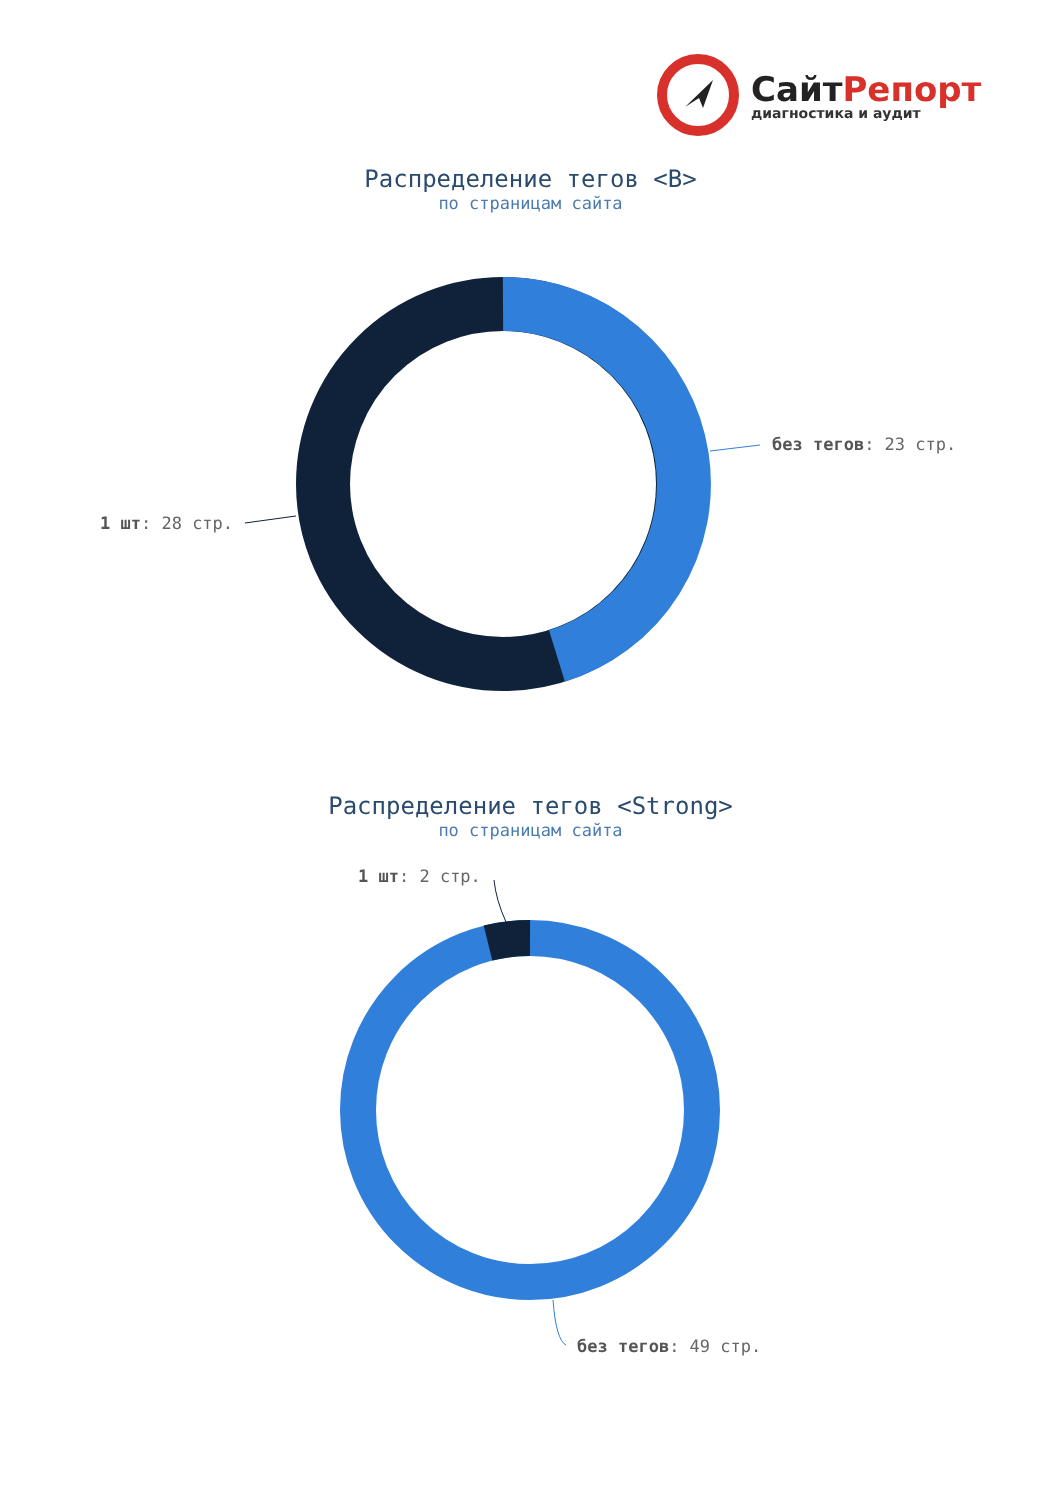СайтРепорт
диагностика и аудит
Распределение тегов <B>
по страницам сайта
без тегов: 23 стр.
1 шт: 28 стр.
Распределение тегов <Strong>
по страницам сайта
1 шт: 2 стр.
без тегов: 49 стр.